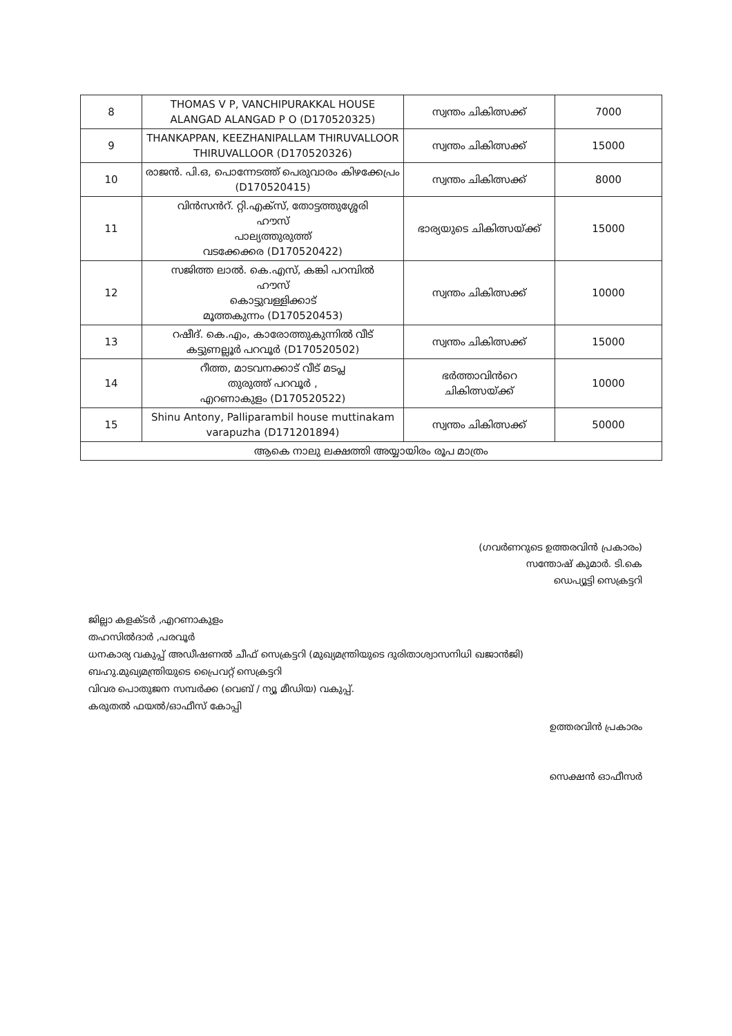| 8 | THOMAS V P, VANCHIPURAKKAL HOUSE ALANGAD ALANGAD P O (D170520325) | സ്വന്തം ചികിത്സക്ക് | 7000 |
| 9 | THANKAPPAN, KEEZHANIPALLAM THIRUVALLOOR THIRUVALLOOR (D170520326) | സ്വന്തം ചികിത്സക്ക് | 15000 |
| 10 | രാജൻ. പി.ഒ, പൊന്നേടത്ത് പെരുവാരം കിഴക്കേപ്രം (D170520415) | സ്വന്തം ചികിത്സക്ക് | 8000 |
| 11 | വിൻസൻറ്. റ്റി.എക്സ്, തോട്ടത്തുശ്ശേരി ഹൗസ് പാല്യത്തുരുത്ത് വടക്കേക്കര (D170520422) | ഭാര്യയുടെ ചികിത്സയ്ക്ക് | 15000 |
| 12 | സജിത്ത ലാൽ. കെ.എസ്, കങ്കി പറമ്പിൽ ഹൗസ് കൊട്ടുവള്ളിക്കാട് മൂത്തകുന്നം (D170520453) | സ്വന്തം ചികിത്സക്ക് | 10000 |
| 13 | റഷീദ്. കെ.എം, കാരോത്തുകുന്നിൽ വീട് കട്ടുണല്ലൂർ പറവൂർ (D170520502) | സ്വന്തം ചികിത്സക്ക് | 15000 |
| 14 | റീത്ത, മാടവനക്കാട് വീട് മടപ്ല തുരുത്ത് പറവൂർ , എറണാകുളം (D170520522) | ഭർത്താവിൻറെ ചികിത്സയ്ക്ക് | 10000 |
| 15 | Shinu Antony, Palliparambil house muttinakam varapuzha (D171201894) | സ്വന്തം ചികിത്സക്ക് | 50000 |
| ആകെ നാലു ലക്ഷത്തി അയ്യായിരം രൂപ മാത്രം | | | |
(ഗവർണറുടെ ഉത്തരവിൻ പ്രകാരം)
സന്തോഷ് കുമാർ. ടി.കെ
ഡെപ്യൂട്ടി സെക്രട്ടറി
ജില്ലാ കളക്ടർ ,എറണാകുളം
തഹസിൽദാർ ,പരവൂർ
ധനകാര്യ വകുപ്പ് അഡീഷണൽ ചീഫ് സെക്രട്ടറി (മുഖ്യമന്ത്രിയുടെ ദുരിതാശ്വാസനിധി ഖജാൻജി)
ബഹു.മുഖ്യമന്ത്രിയുടെ പ്രൈവറ്റ് സെക്രട്ടറി
വിവര പൊതുജന സമ്പർക്ക (വെബ് / ന്യൂ മീഡിയ) വകുപ്പ്.
കരുതൽ ഫയൽ/ഓഫീസ് കോപ്പി
ഉത്തരവിൻ പ്രകാരം
സെക്ഷൻ ഓഫീസർ